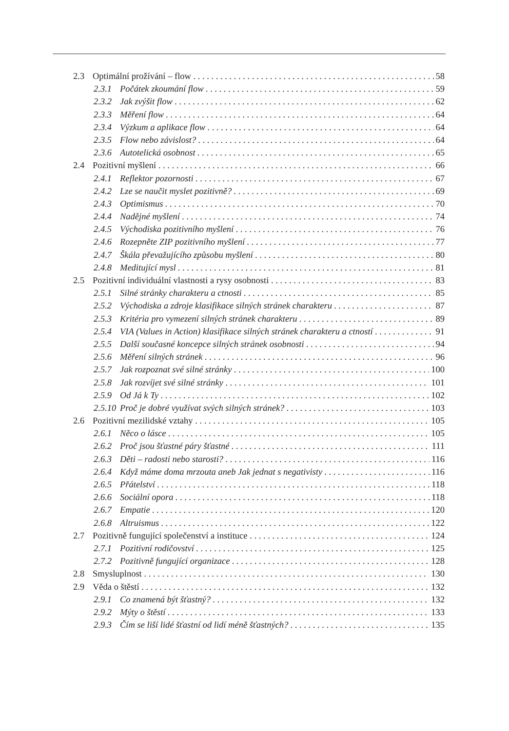2.3 Optimální prožívání – flow 58
2.3.1 Počátek zkoumání flow 59
2.3.2 Jak zvýšit flow 62
2.3.3 Měření flow 64
2.3.4 Výzkum a aplikace flow 64
2.3.5 Flow nebo závislost? 64
2.3.6 Autotelická osobnost 65
2.4 Pozitivní myšlení 66
2.4.1 Reflektor pozornosti 67
2.4.2 Lze se naučit myslet pozitivně? 69
2.4.3 Optimismus 70
2.4.4 Nadějné myšlení 74
2.4.5 Východiska pozitivního myšlení 76
2.4.6 Rozepněte ZIP pozitivního myšlení 77
2.4.7 Škála převažujícího způsobu myšlení 80
2.4.8 Meditující mysl 81
2.5 Pozitivní individuální vlastnosti a rysy osobnosti 83
2.5.1 Silné stránky charakteru a ctnosti 85
2.5.2 Východiska a zdroje klasifikace silných stránek charakteru 87
2.5.3 Kritéria pro vymezení silných stránek charakteru 89
2.5.4 VIA (Values in Action) klasifikace silných stránek charakteru a ctností 91
2.5.5 Další současné koncepce silných stránek osobnosti 94
2.5.6 Měření silných stránek 96
2.5.7 Jak rozpoznat své silné stránky 100
2.5.8 Jak rozvíjet své silné stránky 101
2.5.9 Od Já k Ty 102
2.5.10 Proč je dobré využívat svých silných stránek? 103
2.6 Pozitivní mezilidské vztahy 105
2.6.1 Něco o lásce 105
2.6.2 Proč jsou šťastné páry šťastné 111
2.6.3 Děti – radosti nebo starosti? 116
2.6.4 Když máme doma mrzouta aneb Jak jednat s negativisty 116
2.6.5 Přátelství 118
2.6.6 Sociální opora 118
2.6.7 Empatie 120
2.6.8 Altruismus 122
2.7 Pozitivně fungující společenství a instituce 124
2.7.1 Pozitivní rodičovství 125
2.7.2 Pozitivně fungující organizace 128
2.8 Smysluplnost 130
2.9 Věda o štěstí 132
2.9.1 Co znamená být šťastný? 132
2.9.2 Mýty o štěstí 133
2.9.3 Čím se liší lidé šťastní od lidí méně šťastných? 135